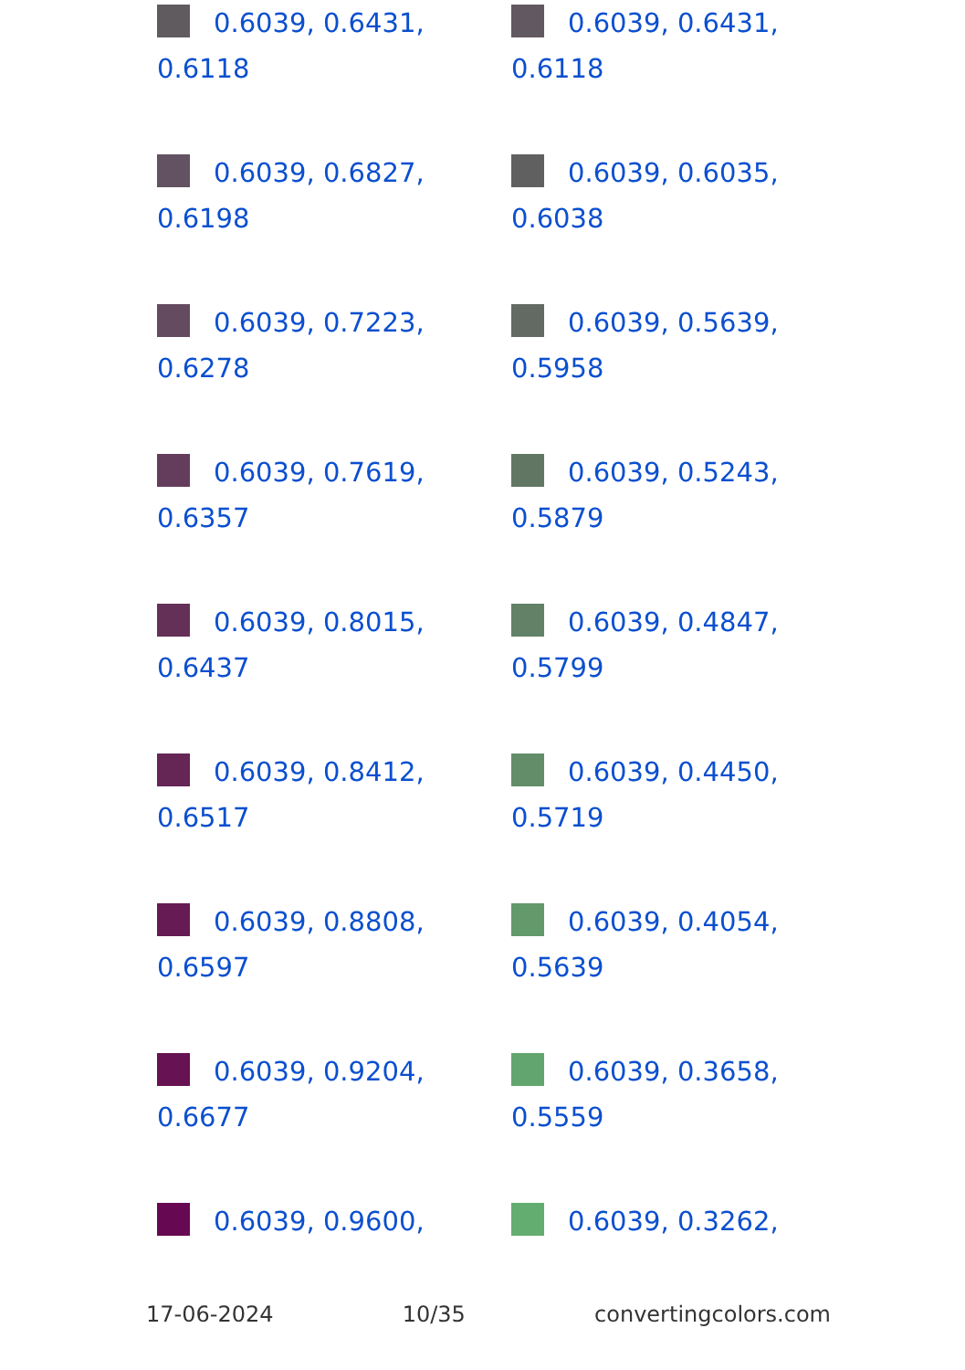0.6039, 0.6431, 0.6118
0.6039, 0.6431, 0.6118
0.6039, 0.6827, 0.6198
0.6039, 0.6035, 0.6038
0.6039, 0.7223, 0.6278
0.6039, 0.5639, 0.5958
0.6039, 0.7619, 0.6357
0.6039, 0.5243, 0.5879
0.6039, 0.8015, 0.6437
0.6039, 0.4847, 0.5799
0.6039, 0.8412, 0.6517
0.6039, 0.4450, 0.5719
0.6039, 0.8808, 0.6597
0.6039, 0.4054, 0.5639
0.6039, 0.9204, 0.6677
0.6039, 0.3658, 0.5559
0.6039, 0.9600,
0.6039, 0.3262,
17-06-2024 10/35 convertingcolors.com